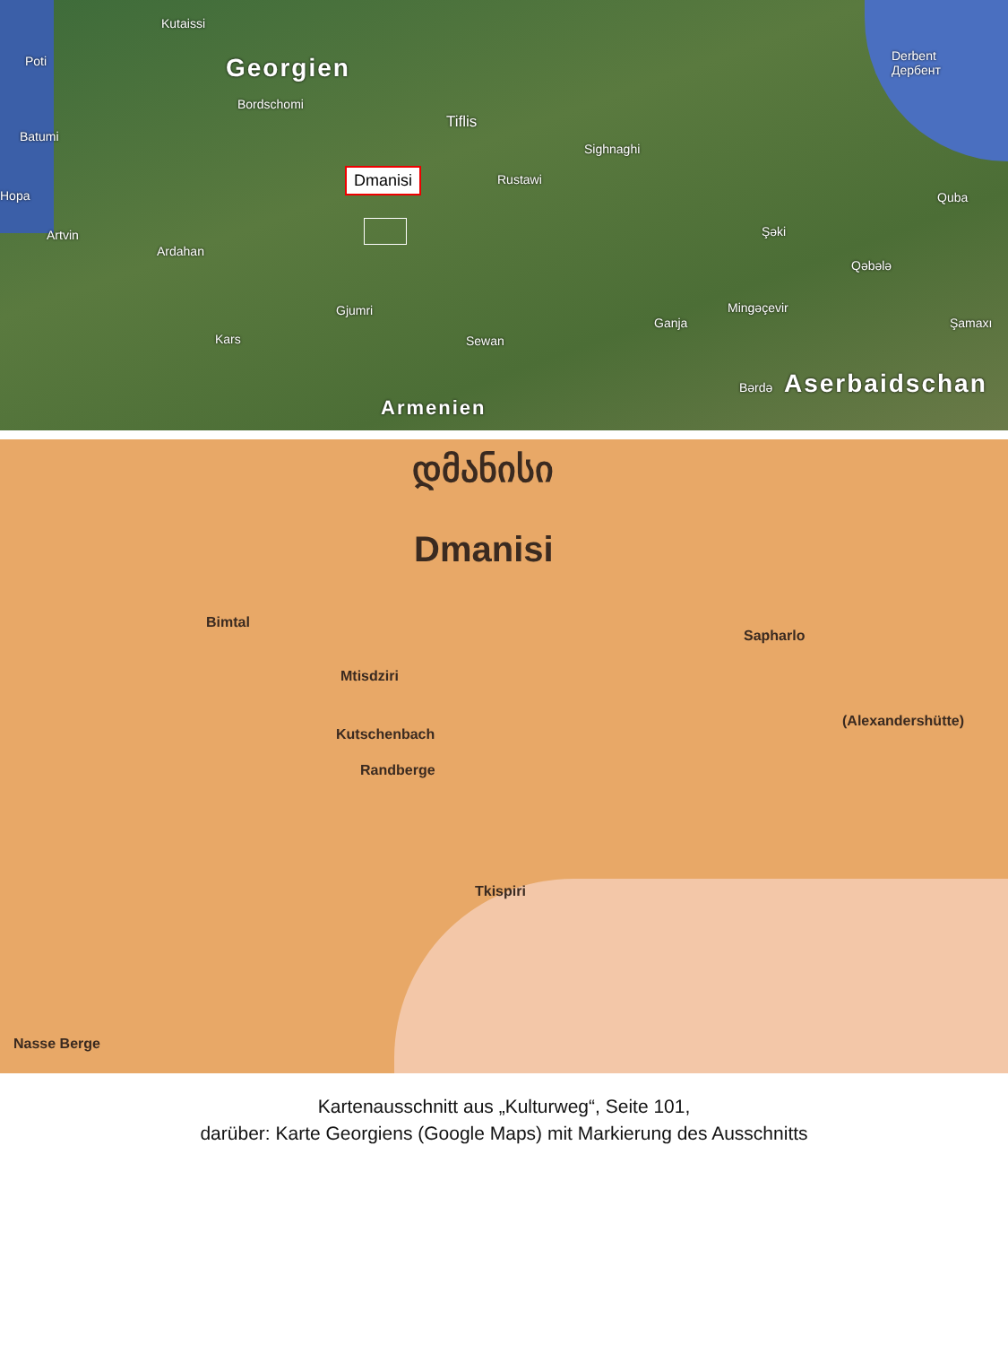Kutaissi
Poti Georgien
Bordschomi
Batumi
Tiflis
Sighnaghi
Rustawi
Hopa
Artvin
Ardahan
Gjumri
Kars Sewan
Ganja
Mingəçevir
Şəki
Qəbələ
Quba
Derbent
Дербент
Şamaxı
Bərdə Aserbaidschan
Armenien
Dmanisi
დმანისი
Dmanisi
Bimtal
Mtisdziri
Sapharlo
(Alexandershütte)
Kutschenbach
Randberge
Tkispiri
Nasse Berge
Kartenausschnitt aus „Kulturweg“, Seite 101,
darüber: Karte Georgiens (Google Maps) mit Markierung des Ausschnitts